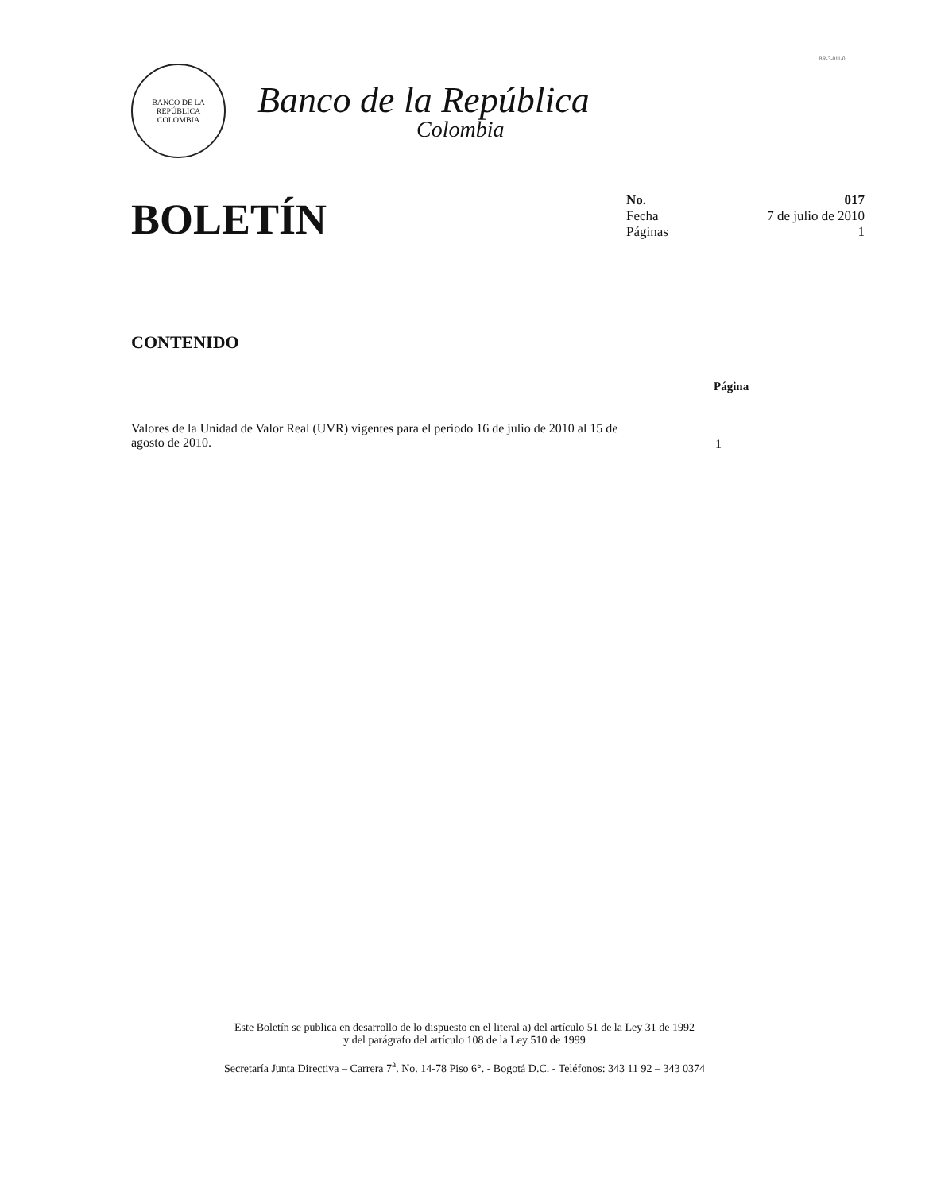BR-3-011-0
BANCO DE LA REPÚBLICA
COLOMBIA
Banco de la República
Colombia
BOLETÍN
No. 017
Fecha 7 de julio de 2010
Páginas 1
CONTENIDO
Página
Valores de la Unidad de Valor Real (UVR) vigentes para el período 16 de julio de 2010 al 15 de agosto de 2010.
1
Este Boletín se publica en desarrollo de lo dispuesto en el literal a) del artículo 51 de la Ley 31 de 1992
y del parágrafo del artículo 108 de la Ley 510 de 1999
Secretaría Junta Directiva – Carrera 7<sup>a</sup>. No. 14-78 Piso 6°. - Bogotá D.C. - Teléfonos: 343 11 92 – 343 0374